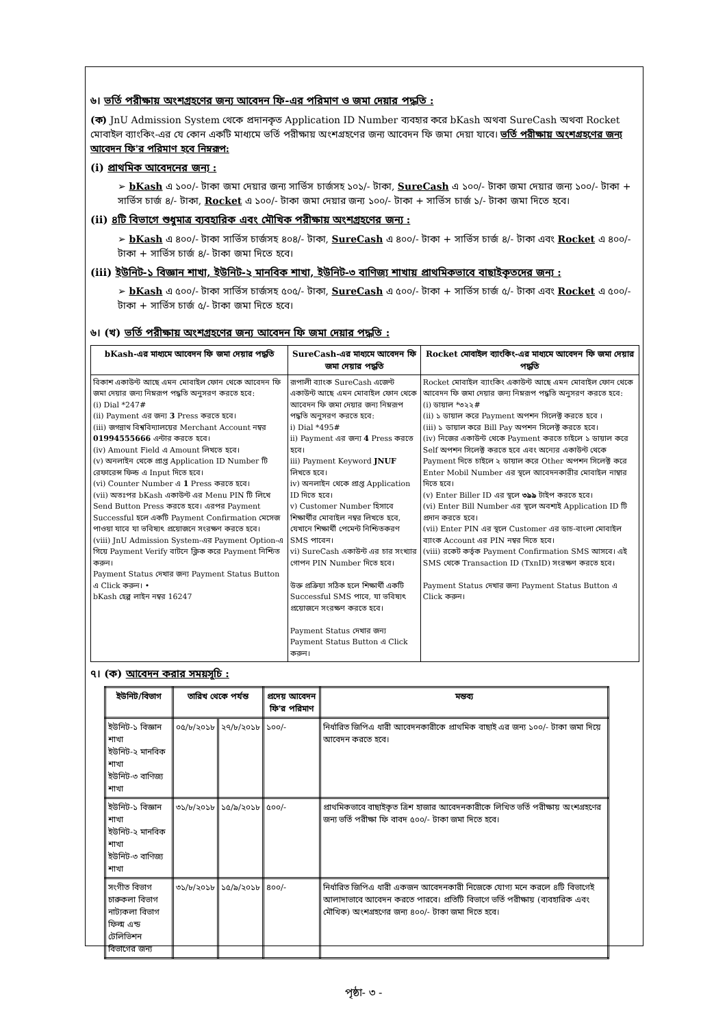৬। ভর্তি পরীক্ষায় অংশগ্রহণের জন্য আবেদন ফি-এর পরিমাণ ও জমা দেয়ার পদ্ধতি :
(ক) JnU Admission System থেকে প্রদানকৃত Application ID Number ব্যবহার করে bKash অথবা SureCash অথবা Rocket মোবাইল ব্যাংকিং-এর যে কোন একটি মাধ্যমে ভর্তি পরীক্ষায় অংশগ্রহণের জন্য আবেদন ফি জমা দেয়া যাবে। ভর্তি পরীক্ষায় অংশগ্রহণের জন্য আবেদন ফি'র পরিমাণ হবে নিম্নরূপ:
(i) প্রাথমিক আবেদনের জন্য :
➢ bKash এ ১০০/- টাকা জমা দেয়ার জন্য সার্ভিস চার্জসহ ১০১/- টাকা, SureCash এ ১০০/- টাকা জমা দেয়ার জন্য ১০০/- টাকা + সার্ভিস চার্জ ৪/- টাকা, Rocket এ ১০০/- টাকা জমা দেয়ার জন্য ১০০/- টাকা + সার্ভিস চার্জ ১/- টাকা জমা দিতে হবে।
(ii) ৪টি বিভাগে শুধুমাত্র ব্যবহারিক এবং মৌখিক পরীক্ষায় অংশগ্রহণের জন্য :
➢ bKash এ ৪০০/- টাকা সার্ভিস চার্জসহ ৪০৪/- টাকা, SureCash এ ৪০০/- টাকা + সার্ভিস চার্জ ৪/- টাকা এবং Rocket এ ৪০০/- টাকা + সার্ভিস চার্জ ৪/- টাকা জমা দিতে হবে।
(iii) ইউনিট-১ বিজ্ঞান শাখা, ইউনিট-২ মানবিক শাখা, ইউনিট-৩ বাণিজ্য শাখায় প্রাথমিকভাবে বাছাইকৃতদের জন্য :
➢ bKash এ ৫০০/- টাকা সার্ভিস চার্জসহ ৫০৫/- টাকা, SureCash এ ৫০০/- টাকা + সার্ভিস চার্জ ৫/- টাকা এবং Rocket এ ৫০০/- টাকা + সার্ভিস চার্জ ৫/- টাকা জমা দিতে হবে।
৬। (খ) ভর্তি পরীক্ষায় অংশগ্রহণের জন্য আবেদন ফি জমা দেয়ার পদ্ধতি :
| bKash-এর মাধ্যমে আবেদন ফি জমা দেয়ার পদ্ধতি | SureCash-এর মাধ্যমে আবেদন ফি জমা দেয়ার পদ্ধতি | Rocket মোবাইল ব্যাংকিং-এর মাধ্যমে আবেদন ফি জমা দেয়ার পদ্ধতি |
| --- | --- | --- |
| বিকাশ একাউন্ট আছে এমন মোবাইল ফোন থেকে আবেদন ফি জমা দেয়ার জন্য নিম্নরূপ পদ্ধতি অনুসরণ করতে হবে: (i) Dial *247# (ii) Payment এর জন্য 3 Press করতে হবে। (iii) জগন্নাথ বিশ্ববিদ্যালয়ের Merchant Account নম্বর 01994555666 এন্টার করতে হবে। (iv) Amount Field এ Amount লিখতে হবে। (v) অনলাইন থেকে প্রাপ্ত Application ID Number টি রেফারেন্স ফিল্ড এ Input দিতে হবে। (vi) Counter Number এ 1 Press করতে হবে। (vii) অতঃপর bKash একাউন্ট এর Menu PIN টি লিখে Send Button Press করতে হবে। এরপর Payment Successful হলে একটি Payment Confirmation মেসেজ পাওয়া যাবে যা ভবিষ্যৎ প্রয়োজনে সংরক্ষণ করতে হবে। (viii) JnU Admission System-এর Payment Option-এ গিয়ে Payment Verify বাটনে ক্লিক করে Payment নিশ্চিত করুন। Payment Status দেখার জন্য Payment Status Button এ Click করুন। • bKash হেল্প লাইন নম্বর 16247 | রূপালী ব্যাংক SureCash এজেন্ট একাউন্ট আছে এমন মোবাইল ফোন থেকে আবেদন ফি জমা দেয়ার জন্য নিম্নরূপ পদ্ধতি অনুসরণ করতে হবে: i) Dial *495# ii) Payment এর জন্য 4 Press করতে হবে। iii) Payment Keyword JNUF লিখতে হবে। iv) অনলাইন থেকে প্রাপ্ত Application ID দিতে হবে। v) Customer Number হিসাবে শিক্ষার্থীর মোবাইল নম্বর লিখতে হবে, যেখানে শিক্ষার্থী পেমেন্ট নিশ্চিতকরণ SMS পাবেন। vi) SureCash একাউন্ট এর চার সংখ্যার গোপন PIN Number দিতে হবে। উক্ত প্রক্রিয়া সঠিক হলে শিক্ষার্থী একটি Successful SMS পাবে, যা ভবিষ্যৎ প্রয়োজনে সংরক্ষণ করতে হবে। Payment Status দেখার জন্য Payment Status Button এ Click করুন। | Rocket মোবাইল ব্যাংকিং একাউন্ট আছে এমন মোবাইল ফোন থেকে আবেদন ফি জমা দেয়ার জন্য নিম্নরূপ পদ্ধতি অনুসরণ করতে হবে: (i) ডায়াল *৩২২# (ii) ১ ডায়াল করে Payment অপশন সিলেক্ট করতে হবে । (iii) ১ ডায়াল করে Bill Pay অপশন সিলেক্ট করতে হবে। (iv) নিজের একাউন্ট থেকে Payment করতে চাইলে ১ ডায়াল করে Self অপশন সিলেক্ট করতে হবে এবং অন্যের একাউন্ট থেকে Payment দিতে চাইলে ২ ডায়াল করে Other অপশন সিলেক্ট করে Enter Mobil Number এর স্থলে আবেদনকারীর মোবাইল নাম্বার দিতে হবে। (v) Enter Biller ID এর স্থলে ৩৯৯ টাইপ করতে হবে। (vi) Enter Bill Number এর স্থলে অবশ্যই Application ID টি প্রদান করতে হবে। (vii) Enter PIN এর স্থলে Customer এর ডাচ-বাংলা মোবাইল ব্যাংক Account এর PIN নম্বর দিতে হবে। (viii) রকেট কর্তৃক Payment Confirmation SMS আসবে। এই SMS থেকে Transaction ID (TxnID) সংরক্ষণ করতে হবে। Payment Status দেখার জন্য Payment Status Button এ Click করুন। |
৭। (ক) আবেদন করার সময়সূচি :
| ইউনিট/বিভাগ | তারিখ থেকে পর্যন্ত | | প্রদেয় আবেদন ফি'র পরিমাণ | মন্তব্য |
| --- | --- | --- | --- | --- |
| ইউনিট-১ বিজ্ঞান শাখা ইউনিট-২ মানবিক শাখা ইউনিট-৩ বাণিজ্য শাখা | ০৫/৮/২০১৮ | ২৭/৮/২০১৮ | ১০০/- | নির্ধারিত জিপিএ ধারী আবেদনকারীকে প্রাথমিক বাছাই এর জন্য ১০০/- টাকা জমা দিয়ে আবেদন করতে হবে। |
| ইউনিট-১ বিজ্ঞান শাখা ইউনিট-২ মানবিক শাখা ইউনিট-৩ বাণিজ্য শাখা | ৩১/৮/২০১৮ | ১৫/৯/২০১৮ | ৫০০/- | প্রাথমিকভাবে বাছাইকৃত ত্রিশ হাজার আবেদনকারীকে লিখিত ভর্তি পরীক্ষায় অংশগ্রহণের জন্য ভর্তি পরীক্ষা ফি বাবদ ৫০০/- টাকা জমা দিতে হবে। |
| সংগীত বিভাগ চারুকলা বিভাগ নাট্যকলা বিভাগ ফিল্ম এন্ড টেলিভিশন বিভাগের জন্য | ৩১/৮/২০১৮ | ১৫/৯/২০১৮ | ৪০০/- | নির্ধারিত জিপিএ ধারী একজন আবেদনকারী নিজেকে যোগ্য মনে করলে ৪টি বিভাগেই আলাদাভাবে আবেদন করতে পারবে। প্রতিটি বিভাগে ভর্তি পরীক্ষায় (ব্যবহারিক এবং মৌখিক) অংশগ্রহণের জন্য ৪০০/- টাকা জমা দিতে হবে। |
পৃষ্ঠা- ৩ -